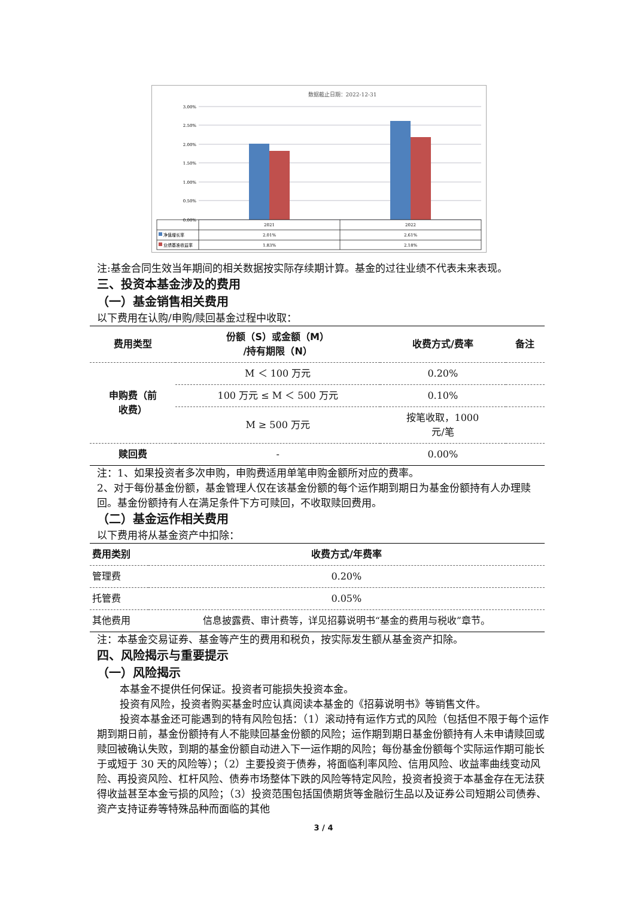数据截止日期：2022-12-31
3.00%
2.50%
2.00%
1.50%
1.00%
0.50%
0.00%
2021
2022
2.01%
2.61%
1.83%
2.18%
净值增长率
业绩基准收益率
注:基金合同生效当年期间的相关数据按实际存续期计算。基金的过往业绩不代表未来表现。
三、投资本基金涉及的费用
（一）基金销售相关费用
以下费用在认购/申购/赎回基金过程中收取：
| 费用类型 | 份额（S）或金额（M） /持有期限（N） | 收费方式/费率 | 备注 |
| --- | --- | --- | --- |
| 申购费（前 收费） | M ＜ 100 万元 | 0.20% | |
| | 100 万元 ≤ M ＜ 500 万元 | 0.10% | |
| | M ≥ 500 万元 | 按笔收取，1000 元/笔 | |
| 赎回费 | - | 0.00% | |
注：1、如果投资者多次申购，申购费适用单笔申购金额所对应的费率。
2、对于每份基金份额，基金管理人仅在该基金份额的每个运作期到期日为基金份额持有人办理赎回。基金份额持有人在满足条件下方可赎回，不收取赎回费用。
（二）基金运作相关费用
以下费用将从基金资产中扣除：
| 费用类别 | 收费方式/年费率 |
| --- | --- |
| 管理费 | 0.20% |
| 托管费 | 0.05% |
| 其他费用 | 信息披露费、审计费等，详见招募说明书“基金的费用与税收”章节。 |
注：本基金交易证券、基金等产生的费用和税负，按实际发生额从基金资产扣除。
四、风险揭示与重要提示
（一）风险揭示
本基金不提供任何保证。投资者可能损失投资本金。
投资有风险，投资者购买基金时应认真阅读本基金的《招募说明书》等销售文件。
投资本基金还可能遇到的特有风险包括：（1）滚动持有运作方式的风险（包括但不限于每个运作期到期日前，基金份额持有人不能赎回基金份额的风险；运作期到期日基金份额持有人未申请赎回或赎回被确认失败，到期的基金份额自动进入下一运作期的风险；每份基金份额每个实际运作期可能长于或短于 30 天的风险等）；（2）主要投资于债券，将面临利率风险、信用风险、收益率曲线变动风险、再投资风险、杠杆风险、债券市场整体下跌的风险等特定风险，投资者投资于本基金存在无法获得收益甚至本金亏损的风险；（3）投资范围包括国债期货等金融衍生品以及证券公司短期公司债券、资产支持证券等特殊品种而面临的其他
3 / 4